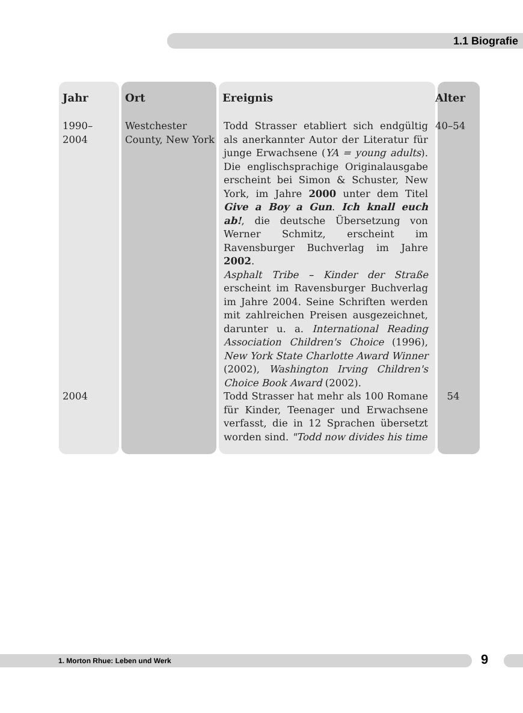1.1 Biografie
| Jahr | Ort | Ereignis | Alter |
| --- | --- | --- | --- |
| 1990– 2004 | Westchester County, New York | Todd Strasser etabliert sich endgültig als anerkannter Autor der Literatur für junge Erwachsene ( YA = young adults ). Die englischsprachige Originalausgabe erscheint bei Simon & Schuster, New York, im Jahre 2000 unter dem Titel Give a Boy a Gun . Ich knall euch ab! , die deutsche Übersetzung von Werner Schmitz, erscheint im Ravensburger Buchverlag im Jahre 2002 . Asphalt Tribe – Kinder der Straße erscheint im Ravensburger Buchverlag im Jahre 2004. Seine Schriften werden mit zahlreichen Preisen ausgezeichnet, darunter u. a. International Reading Association Children's Choice (1996), New York State Charlotte Award Winner (2002), Washington Irving Children's Choice Book Award (2002). | 40–54 |
| 2004 | | Todd Strasser hat mehr als 100 Romane für Kinder, Teenager und Erwachsene verfasst, die in 12 Sprachen übersetzt worden sind. "Todd now divides his time | 54 |
1. Morton Rhue: Leben und Werk 9